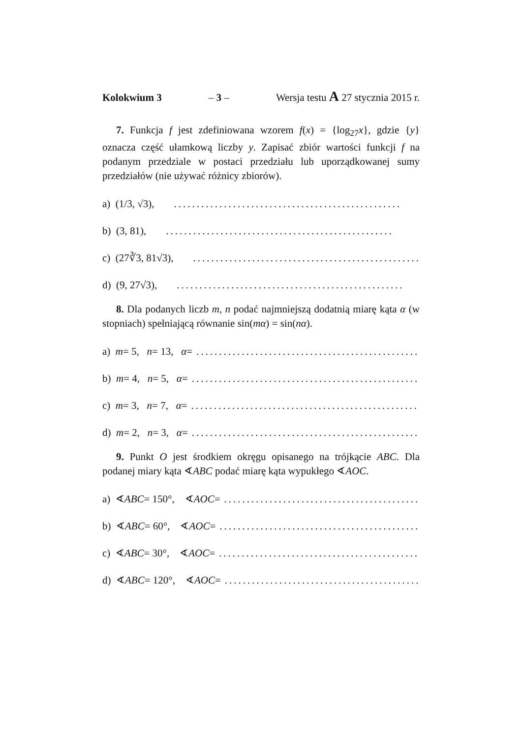Kolokwium 3 – 3 – Wersja testu A 27 stycznia 2015 r.
7. Funkcja f jest zdefiniowana wzorem f(x) = {log<sub>27</sub>x}, gdzie {y} oznacza część ułamkową liczby y. Zapisać zbiór wartości funkcji f na podanym przedziale w postaci przedziału lub uporządkowanej sumy przedziałów (nie używać różnicy zbiorów).
a) (1/3, √3),..................................................
b) (3, 81),..................................................
c) (27∛3, 81√3),..................................................
d) (9, 27√3),..................................................
8. Dla podanych liczb m, n podać najmniejszą dodatnią miarę kąta α (w stopniach) spełniającą równanie sin(mα) = sin(nα).
a) m = 5, n = 13, α =..................................................
b) m = 4, n = 5, α =..................................................
c) m = 3, n = 7, α =..................................................
d) m = 2, n = 3, α =..................................................
9. Punkt O jest środkiem okręgu opisanego na trójkącie ABC. Dla podanej miary kąta ∢ABC podać miarę kąta wypukłego ∢AOC.
a) ∢ ABC = 150°, ∢ AOC =..................................................
b) ∢ ABC = 60°, ∢ AOC =..................................................
c) ∢ ABC = 30°, ∢ AOC =..................................................
d) ∢ ABC = 120°, ∢ AOC =..................................................